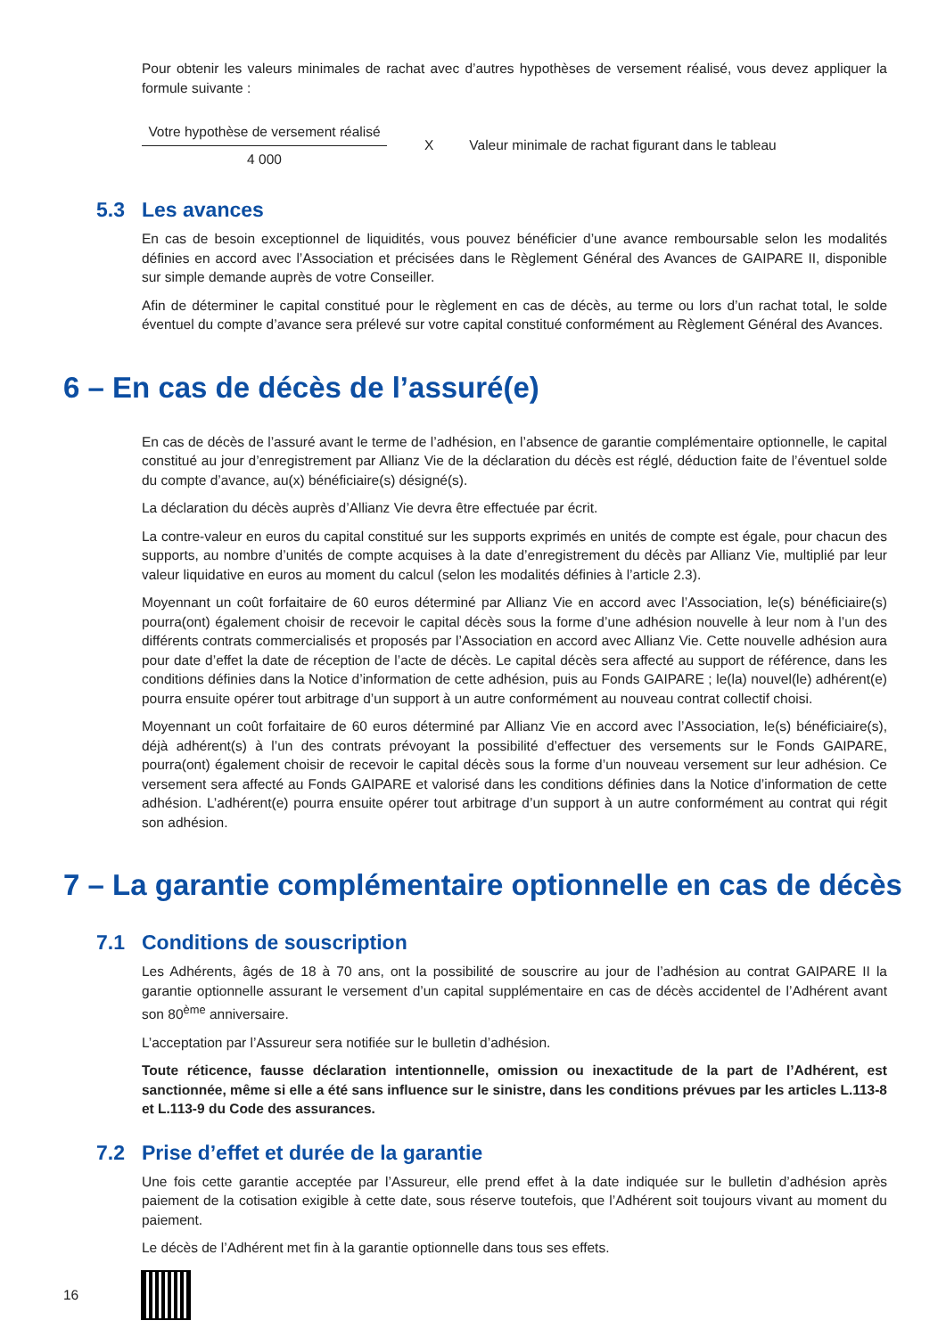Pour obtenir les valeurs minimales de rachat avec d’autres hypothèses de versement réalisé, vous devez appliquer la formule suivante :
Votre hypothèse de versement réalisé
4 000
X
Valeur minimale de rachat figurant dans le tableau
5.3 Les avances
En cas de besoin exceptionnel de liquidités, vous pouvez bénéficier d’une avance remboursable selon les modalités définies en accord avec l’Association et précisées dans le Règlement Général des Avances de GAIPARE II, disponible sur simple demande auprès de votre Conseiller.
Afin de déterminer le capital constitué pour le règlement en cas de décès, au terme ou lors d’un rachat total, le solde éventuel du compte d’avance sera prélevé sur votre capital constitué conformément au Règlement Général des Avances.
6 – En cas de décès de l’assuré(e)
En cas de décès de l’assuré avant le terme de l’adhésion, en l’absence de garantie complémentaire optionnelle, le capital constitué au jour d’enregistrement par Allianz Vie de la déclaration du décès est réglé, déduction faite de l’éventuel solde du compte d’avance, au(x) bénéficiaire(s) désigné(s).
La déclaration du décès auprès d’Allianz Vie devra être effectuée par écrit.
La contre-valeur en euros du capital constitué sur les supports exprimés en unités de compte est égale, pour chacun des supports, au nombre d’unités de compte acquises à la date d’enregistrement du décès par Allianz Vie, multiplié par leur valeur liquidative en euros au moment du calcul (selon les modalités définies à l’article 2.3).
Moyennant un coût forfaitaire de 60 euros déterminé par Allianz Vie en accord avec l’Association, le(s) bénéficiaire(s) pourra(ont) également choisir de recevoir le capital décès sous la forme d’une adhésion nouvelle à leur nom à l’un des différents contrats commercialisés et proposés par l’Association en accord avec Allianz Vie. Cette nouvelle adhésion aura pour date d’effet la date de réception de l’acte de décès. Le capital décès sera affecté au support de référence, dans les conditions définies dans la Notice d’information de cette adhésion, puis au Fonds GAIPARE ; le(la) nouvel(le) adhérent(e) pourra ensuite opérer tout arbitrage d’un support à un autre conformément au nouveau contrat collectif choisi.
Moyennant un coût forfaitaire de 60 euros déterminé par Allianz Vie en accord avec l’Association, le(s) bénéficiaire(s), déjà adhérent(s) à l’un des contrats prévoyant la possibilité d’effectuer des versements sur le Fonds GAIPARE, pourra(ont) également choisir de recevoir le capital décès sous la forme d’un nouveau versement sur leur adhésion. Ce versement sera affecté au Fonds GAIPARE et valorisé dans les conditions définies dans la Notice d’information de cette adhésion. L’adhérent(e) pourra ensuite opérer tout arbitrage d’un support à un autre conformément au contrat qui régit son adhésion.
7 – La garantie complémentaire optionnelle en cas de décès
7.1 Conditions de souscription
Les Adhérents, âgés de 18 à 70 ans, ont la possibilité de souscrire au jour de l’adhésion au contrat GAIPARE II la garantie optionnelle assurant le versement d’un capital supplémentaire en cas de décès accidentel de l’Adhérent avant son 80<sup>ème</sup> anniversaire.
L’acceptation par l’Assureur sera notifiée sur le bulletin d’adhésion.
Toute réticence, fausse déclaration intentionnelle, omission ou inexactitude de la part de l’Adhérent, est sanctionnée, même si elle a été sans influence sur le sinistre, dans les conditions prévues par les articles L.113-8 et L.113-9 du Code des assurances.
7.2 Prise d’effet et durée de la garantie
Une fois cette garantie acceptée par l’Assureur, elle prend effet à la date indiquée sur le bulletin d’adhésion après paiement de la cotisation exigible à cette date, sous réserve toutefois, que l’Adhérent soit toujours vivant au moment du paiement.
Le décès de l’Adhérent met fin à la garantie optionnelle dans tous ses effets.
16